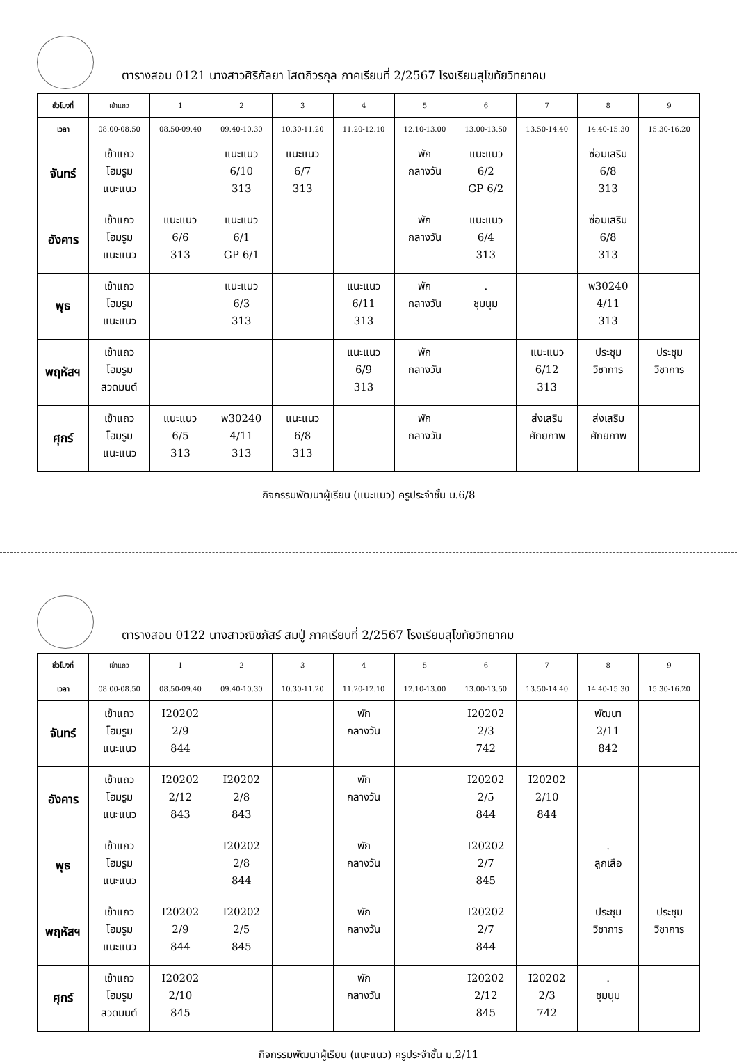ตารางสอน 0121 นางสาวศิริกัลยา โสตถิวรกุล ภาคเรียนที่ 2/2567 โรงเรียนสุโขทัยวิทยาคม
| ชั่วโมงที่ | เข้าแถว | 1 | 2 | 3 | 4 | 5 | 6 | 7 | 8 | 9 |
| เวลา | 08.00-08.50 | 08.50-09.40 | 09.40-10.30 | 10.30-11.20 | 11.20-12.10 | 12.10-13.00 | 13.00-13.50 | 13.50-14.40 | 14.40-15.30 | 15.30-16.20 |
| จันทร์ | เข้าแถว โฮมรูม แนะแนว | | แนะแนว 6/10 313 | แนะแนว 6/7 313 | | พัก กลางวัน | แนะแนว 6/2 GP 6/2 | | ซ่อมเสริม 6/8 313 | |
| อังคาร | เข้าแถว โฮมรูม แนะแนว | แนะแนว 6/6 313 | แนะแนว 6/1 GP 6/1 | | | พัก กลางวัน | แนะแนว 6/4 313 | | ซ่อมเสริม 6/8 313 | |
| พุธ | เข้าแถว โฮมรูม แนะแนว | | แนะแนว 6/3 313 | | แนะแนว 6/11 313 | พัก กลางวัน | . ชุมนุม | | พ30240 4/11 313 | |
| พฤหัสฯ | เข้าแถว โฮมรูม สวดมนต์ | | | | แนะแนว 6/9 313 | พัก กลางวัน | | แนะแนว 6/12 313 | ประชุม วิชาการ | ประชุม วิชาการ |
| ศุกร์ | เข้าแถว โฮมรูม แนะแนว | แนะแนว 6/5 313 | พ30240 4/11 313 | แนะแนว 6/8 313 | | พัก กลางวัน | | ส่งเสริม ศักยภาพ | ส่งเสริม ศักยภาพ | |
กิจกรรมพัฒนาผู้เรียน (แนะแนว) ครูประจำชั้น ม.6/8
ตารางสอน 0122 นางสาวณิชภัสร์ สมปู่ ภาคเรียนที่ 2/2567 โรงเรียนสุโขทัยวิทยาคม
| ชั่วโมงที่ | เข้าแถว | 1 | 2 | 3 | 4 | 5 | 6 | 7 | 8 | 9 |
| เวลา | 08.00-08.50 | 08.50-09.40 | 09.40-10.30 | 10.30-11.20 | 11.20-12.10 | 12.10-13.00 | 13.00-13.50 | 13.50-14.40 | 14.40-15.30 | 15.30-16.20 |
| จันทร์ | เข้าแถว โฮมรูม แนะแนว | I20202 2/9 844 | | | พัก กลางวัน | | I20202 2/3 742 | | พัฒนา 2/11 842 | |
| อังคาร | เข้าแถว โฮมรูม แนะแนว | I20202 2/12 843 | I20202 2/8 843 | | พัก กลางวัน | | I20202 2/5 844 | I20202 2/10 844 | | |
| พุธ | เข้าแถว โฮมรูม แนะแนว | | I20202 2/8 844 | | พัก กลางวัน | | I20202 2/7 845 | | . ลูกเสือ | |
| พฤหัสฯ | เข้าแถว โฮมรูม แนะแนว | I20202 2/9 844 | I20202 2/5 845 | | พัก กลางวัน | | I20202 2/7 844 | | ประชุม วิชาการ | ประชุม วิชาการ |
| ศุกร์ | เข้าแถว โฮมรูม สวดมนต์ | I20202 2/10 845 | | | พัก กลางวัน | | I20202 2/12 845 | I20202 2/3 742 | . ชุมนุม | |
กิจกรรมพัฒนาผู้เรียน (แนะแนว) ครูประจำชั้น ม.2/11